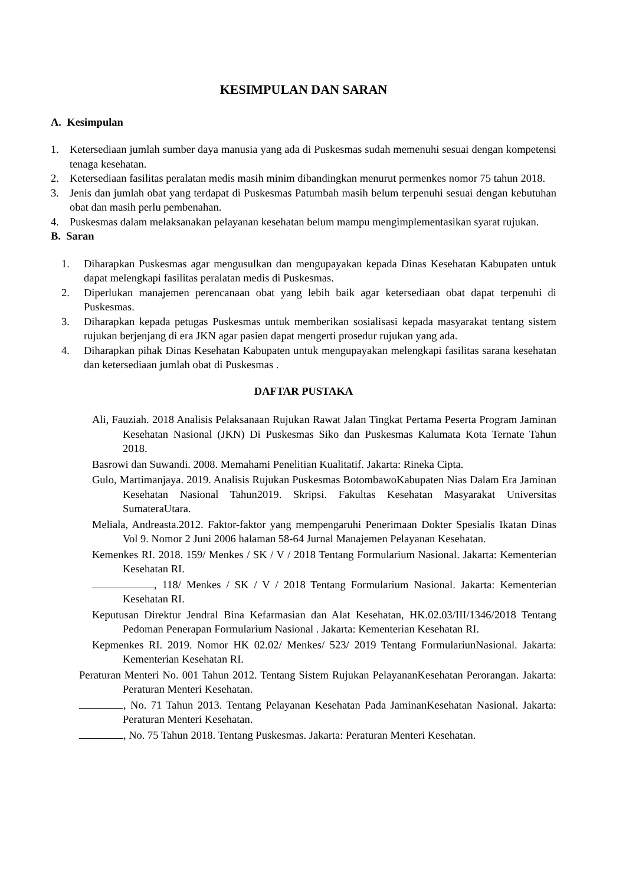KESIMPULAN DAN SARAN
A. Kesimpulan
1. Ketersediaan jumlah sumber daya manusia yang ada di Puskesmas sudah memenuhi sesuai dengan kompetensi tenaga kesehatan.
2. Ketersediaan fasilitas peralatan medis masih minim dibandingkan menurut permenkes nomor 75 tahun 2018.
3. Jenis dan jumlah obat yang terdapat di Puskesmas Patumbah masih belum terpenuhi sesuai dengan kebutuhan obat dan masih perlu pembenahan.
4. Puskesmas dalam melaksanakan pelayanan kesehatan belum mampu mengimplementasikan syarat rujukan.
B. Saran
1. Diharapkan Puskesmas agar mengusulkan dan mengupayakan kepada Dinas Kesehatan Kabupaten untuk dapat melengkapi fasilitas peralatan medis di Puskesmas.
2. Diperlukan manajemen perencanaan obat yang lebih baik agar ketersediaan obat dapat terpenuhi di Puskesmas.
3. Diharapkan kepada petugas Puskesmas untuk memberikan sosialisasi kepada masyarakat tentang sistem rujukan berjenjang di era JKN agar pasien dapat mengerti prosedur rujukan yang ada.
4. Diharapkan pihak Dinas Kesehatan Kabupaten untuk mengupayakan melengkapi fasilitas sarana kesehatan dan ketersediaan jumlah obat di Puskesmas .
DAFTAR PUSTAKA
Ali, Fauziah. 2018 Analisis Pelaksanaan Rujukan Rawat Jalan Tingkat Pertama Peserta Program Jaminan Kesehatan Nasional (JKN) Di Puskesmas Siko dan Puskesmas Kalumata Kota Ternate Tahun 2018.
Basrowi dan Suwandi. 2008. Memahami Penelitian Kualitatif. Jakarta: Rineka Cipta.
Gulo, Martimanjaya. 2019. Analisis Rujukan Puskesmas BotombawoKabupaten Nias Dalam Era Jaminan Kesehatan Nasional Tahun2019. Skripsi. Fakultas Kesehatan Masyarakat Universitas SumateraUtara.
Meliala, Andreasta.2012. Faktor-faktor yang mempengaruhi Penerimaan Dokter Spesialis Ikatan Dinas Vol 9. Nomor 2 Juni 2006 halaman 58-64 Jurnal Manajemen Pelayanan Kesehatan.
Kemenkes RI. 2018. 159/ Menkes / SK / V / 2018 Tentang Formularium Nasional. Jakarta: Kementerian Kesehatan RI.
, 118/ Menkes / SK / V / 2018 Tentang Formularium Nasional. Jakarta: Kementerian Kesehatan RI.
Keputusan Direktur Jendral Bina Kefarmasian dan Alat Kesehatan, HK.02.03/III/1346/2018 Tentang Pedoman Penerapan Formularium Nasional . Jakarta: Kementerian Kesehatan RI.
Kepmenkes RI. 2019. Nomor HK 02.02/ Menkes/ 523/ 2019 Tentang FormulariunNasional. Jakarta: Kementerian Kesehatan RI.
Peraturan Menteri No. 001 Tahun 2012. Tentang Sistem Rujukan PelayananKesehatan Perorangan. Jakarta: Peraturan Menteri Kesehatan.
, No. 71 Tahun 2013. Tentang Pelayanan Kesehatan Pada JaminanKesehatan Nasional. Jakarta: Peraturan Menteri Kesehatan.
, No. 75 Tahun 2018. Tentang Puskesmas. Jakarta: Peraturan Menteri Kesehatan.